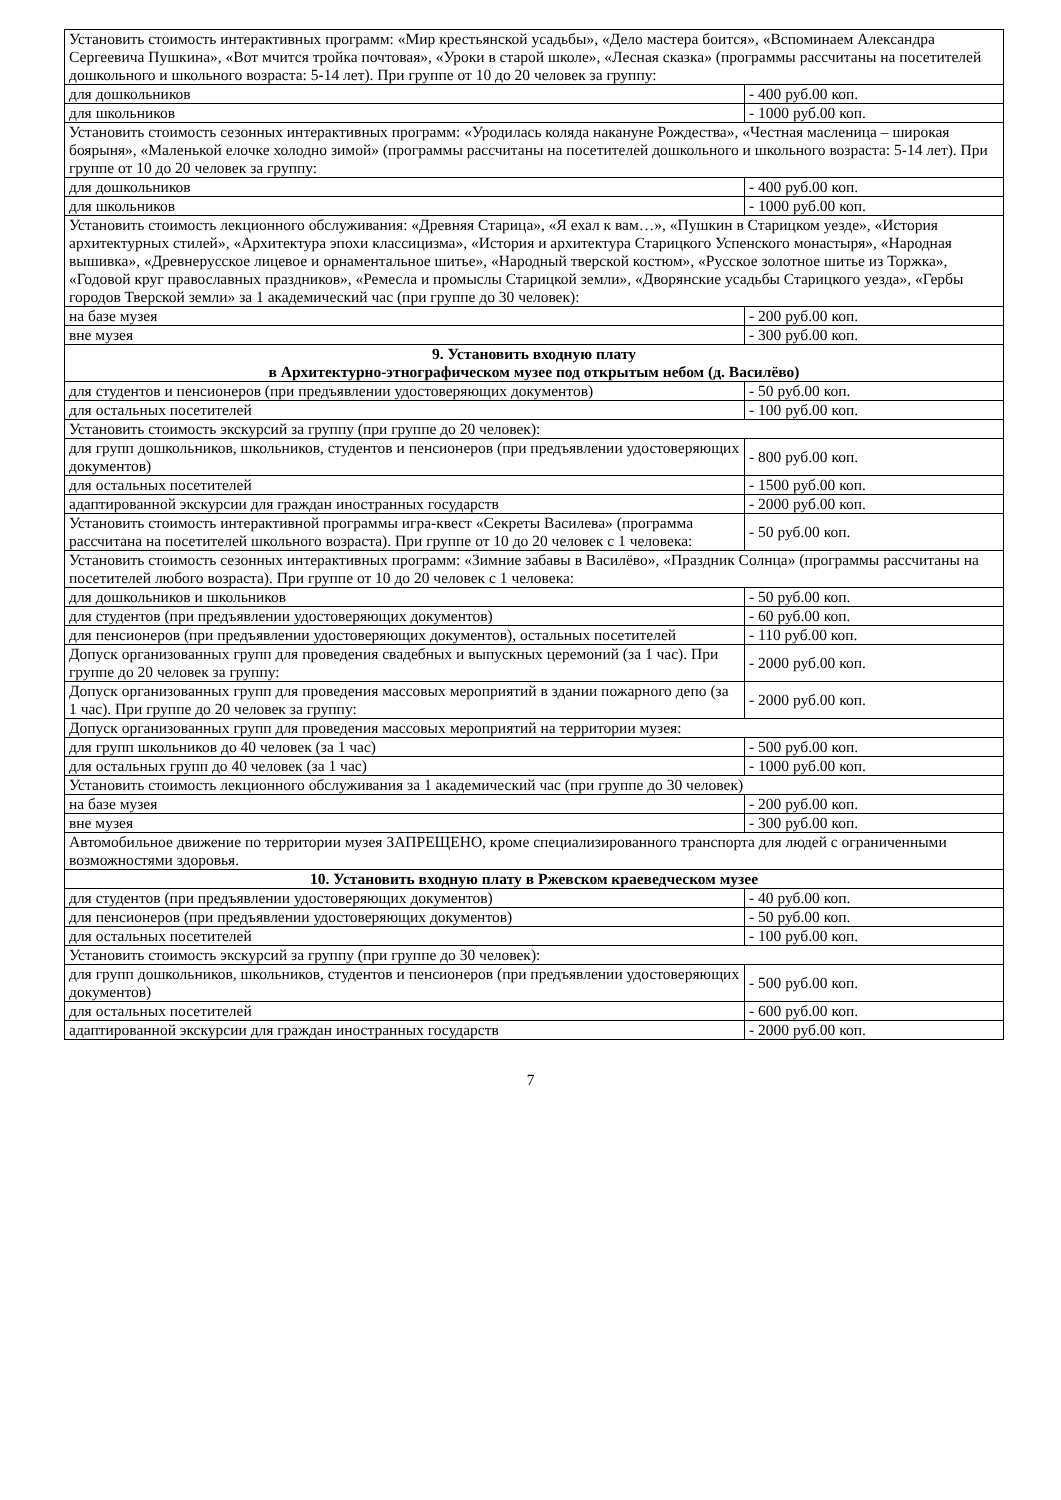| Установить стоимость интерактивных программ: «Мир крестьянской усадьбы», «Дело мастера боится», «Вспоминаем Александра Сергеевича Пушкина», «Вот мчится тройка почтовая», «Уроки в старой школе», «Лесная сказка» (программы рассчитаны на посетителей дошкольного и школьного возраста: 5-14 лет). При группе от 10 до 20 человек за группу: | |
| для дошкольников | - 400 руб.00 коп. |
| для школьников | - 1000 руб.00 коп. |
| Установить стоимость сезонных интерактивных программ: «Уродилась коляда накануне Рождества», «Честная масленица – широкая боярыня», «Маленькой елочке холодно зимой» (программы рассчитаны на посетителей дошкольного и школьного возраста: 5-14 лет). При группе от 10 до 20 человек за группу: | |
| для дошкольников | - 400 руб.00 коп. |
| для школьников | - 1000 руб.00 коп. |
| Установить стоимость лекционного обслуживания: «Древняя Старица», «Я ехал к вам…», «Пушкин в Старицком уезде», «История архитектурных стилей», «Архитектура эпохи классицизма», «История и архитектура Старицкого Успенского монастыря», «Народная вышивка», «Древнерусское лицевое и орнаментальное шитье», «Народный тверской костюм», «Русское золотное шитье из Торжка», «Годовой круг православных праздников», «Ремесла и промыслы Старицкой земли», «Дворянские усадьбы Старицкого уезда», «Гербы городов Тверской земли» за 1 академический час (при группе до 30 человек): | |
| на базе музея | - 200 руб.00 коп. |
| вне музея | - 300 руб.00 коп. |
| 9. Установить входную плату в Архитектурно-этнографическом музее под открытым небом (д. Василёво) | |
| для студентов и пенсионеров (при предъявлении удостоверяющих документов) | - 50 руб.00 коп. |
| для остальных посетителей | - 100 руб.00 коп. |
| Установить стоимость экскурсий за группу (при группе до 20 человек): | |
| для групп дошкольников, школьников, студентов и пенсионеров (при предъявлении удостоверяющих документов) | - 800 руб.00 коп. |
| для остальных посетителей | - 1500 руб.00 коп. |
| адаптированной экскурсии для граждан иностранных государств | - 2000 руб.00 коп. |
| Установить стоимость интерактивной программы игра-квест «Секреты Василева» (программа рассчитана на посетителей школьного возраста). При группе от 10 до 20 человек с 1 человека: | - 50 руб.00 коп. |
| Установить стоимость сезонных интерактивных программ: «Зимние забавы в Василёво», «Праздник Солнца» (программы рассчитаны на посетителей любого возраста). При группе от 10 до 20 человек с 1 человека: | |
| для дошкольников и школьников | - 50 руб.00 коп. |
| для студентов (при предъявлении удостоверяющих документов) | - 60 руб.00 коп. |
| для пенсионеров (при предъявлении удостоверяющих документов), остальных посетителей | - 110 руб.00 коп. |
| Допуск организованных групп для проведения свадебных и выпускных церемоний (за 1 час). При группе до 20 человек за группу: | - 2000 руб.00 коп. |
| Допуск организованных групп для проведения массовых мероприятий в здании пожарного депо (за 1 час). При группе до 20 человек за группу: | - 2000 руб.00 коп. |
| Допуск организованных групп для проведения массовых мероприятий на территории музея: | |
| для групп школьников до 40 человек (за 1 час) | - 500 руб.00 коп. |
| для остальных групп до 40 человек (за 1 час) | - 1000 руб.00 коп. |
| Установить стоимость лекционного обслуживания за 1 академический час (при группе до 30 человек) | |
| на базе музея | - 200 руб.00 коп. |
| вне музея | - 300 руб.00 коп. |
| Автомобильное движение по территории музея ЗАПРЕЩЕНО, кроме специализированного транспорта для людей с ограниченными возможностями здоровья. | |
| 10. Установить входную плату в Ржевском краеведческом музее | |
| для студентов (при предъявлении удостоверяющих документов) | - 40 руб.00 коп. |
| для пенсионеров (при предъявлении удостоверяющих документов) | - 50 руб.00 коп. |
| для остальных посетителей | - 100 руб.00 коп. |
| Установить стоимость экскурсий за группу (при группе до 30 человек): | |
| для групп дошкольников, школьников, студентов и пенсионеров (при предъявлении удостоверяющих документов) | - 500 руб.00 коп. |
| для остальных посетителей | - 600 руб.00 коп. |
| адаптированной экскурсии для граждан иностранных государств | - 2000 руб.00 коп. |
7